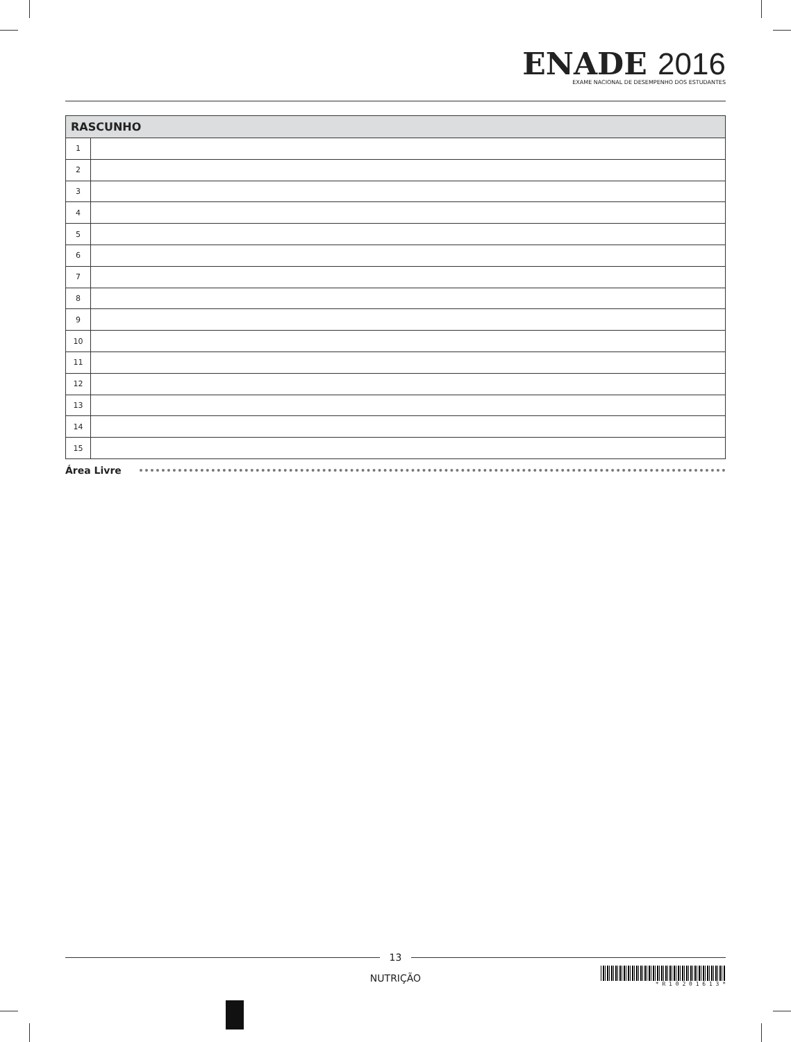ENADE 2016
EXAME NACIONAL DE DESEMPENHO DOS ESTUDANTES
| RASCUNHO | |
| --- | --- |
| 1 | |
| 2 | |
| 3 | |
| 4 | |
| 5 | |
| 6 | |
| 7 | |
| 8 | |
| 9 | |
| 10 | |
| 11 | |
| 12 | |
| 13 | |
| 14 | |
| 15 | |
Área Livre
13
NUTRIÇÃO
* R 1 0 2 0 1 6 1 3 *